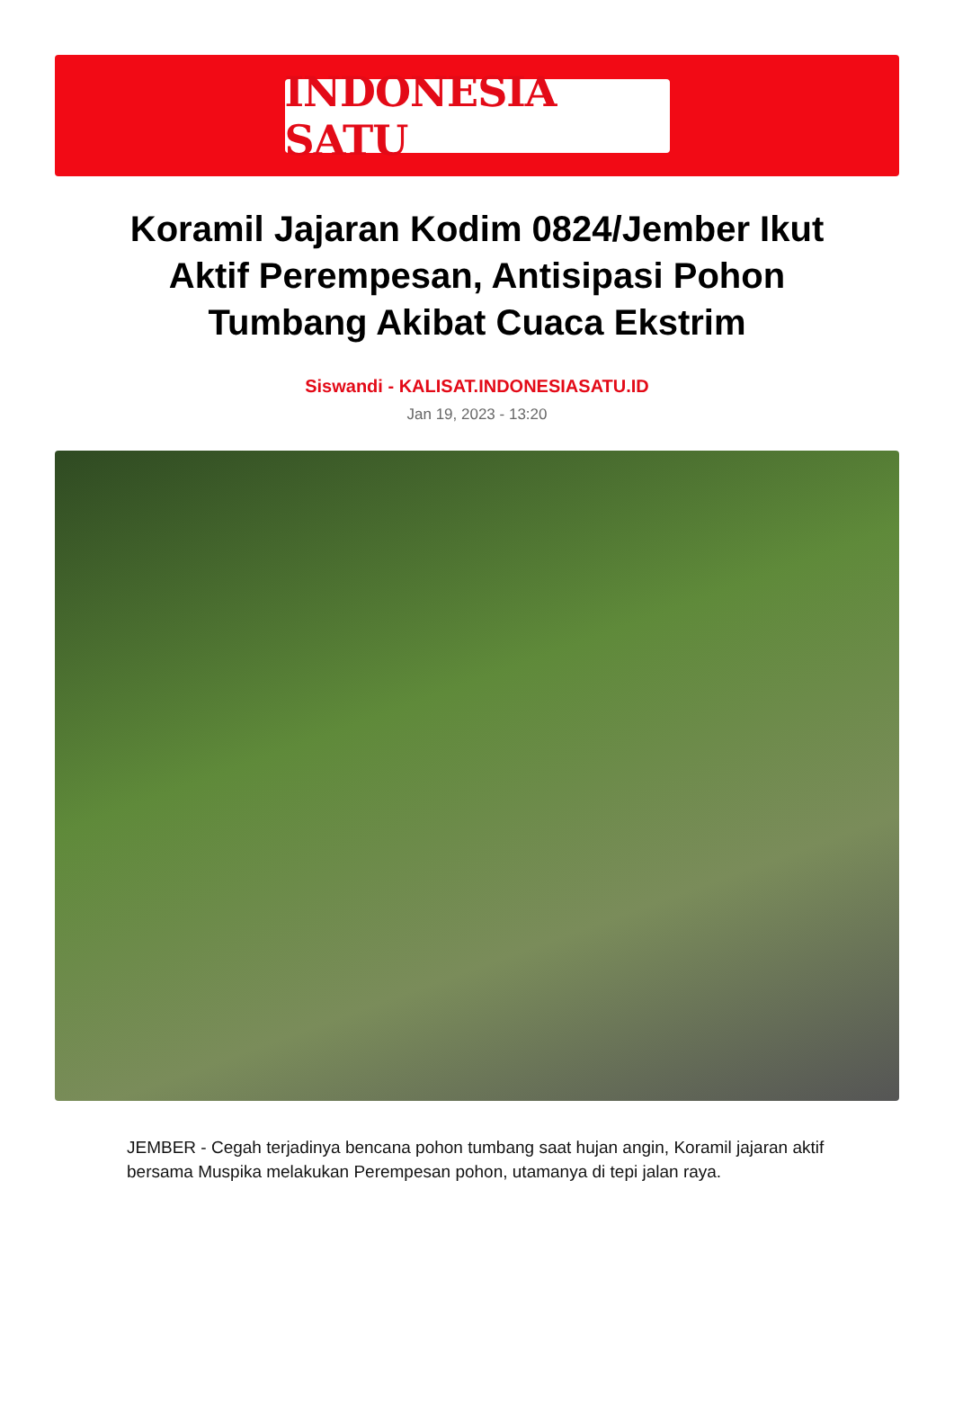INDONESIA SATU
Koramil Jajaran Kodim 0824/Jember Ikut Aktif Perempesan, Antisipasi Pohon Tumbang Akibat Cuaca Ekstrim
Siswandi - KALISAT.INDONESIASATU.ID
Jan 19, 2023 - 13:20
JEMBER - Cegah terjadinya bencana pohon tumbang saat hujan angin, Koramil jajaran aktif bersama Muspika melakukan Perempesan pohon, utamanya di tepi jalan raya.